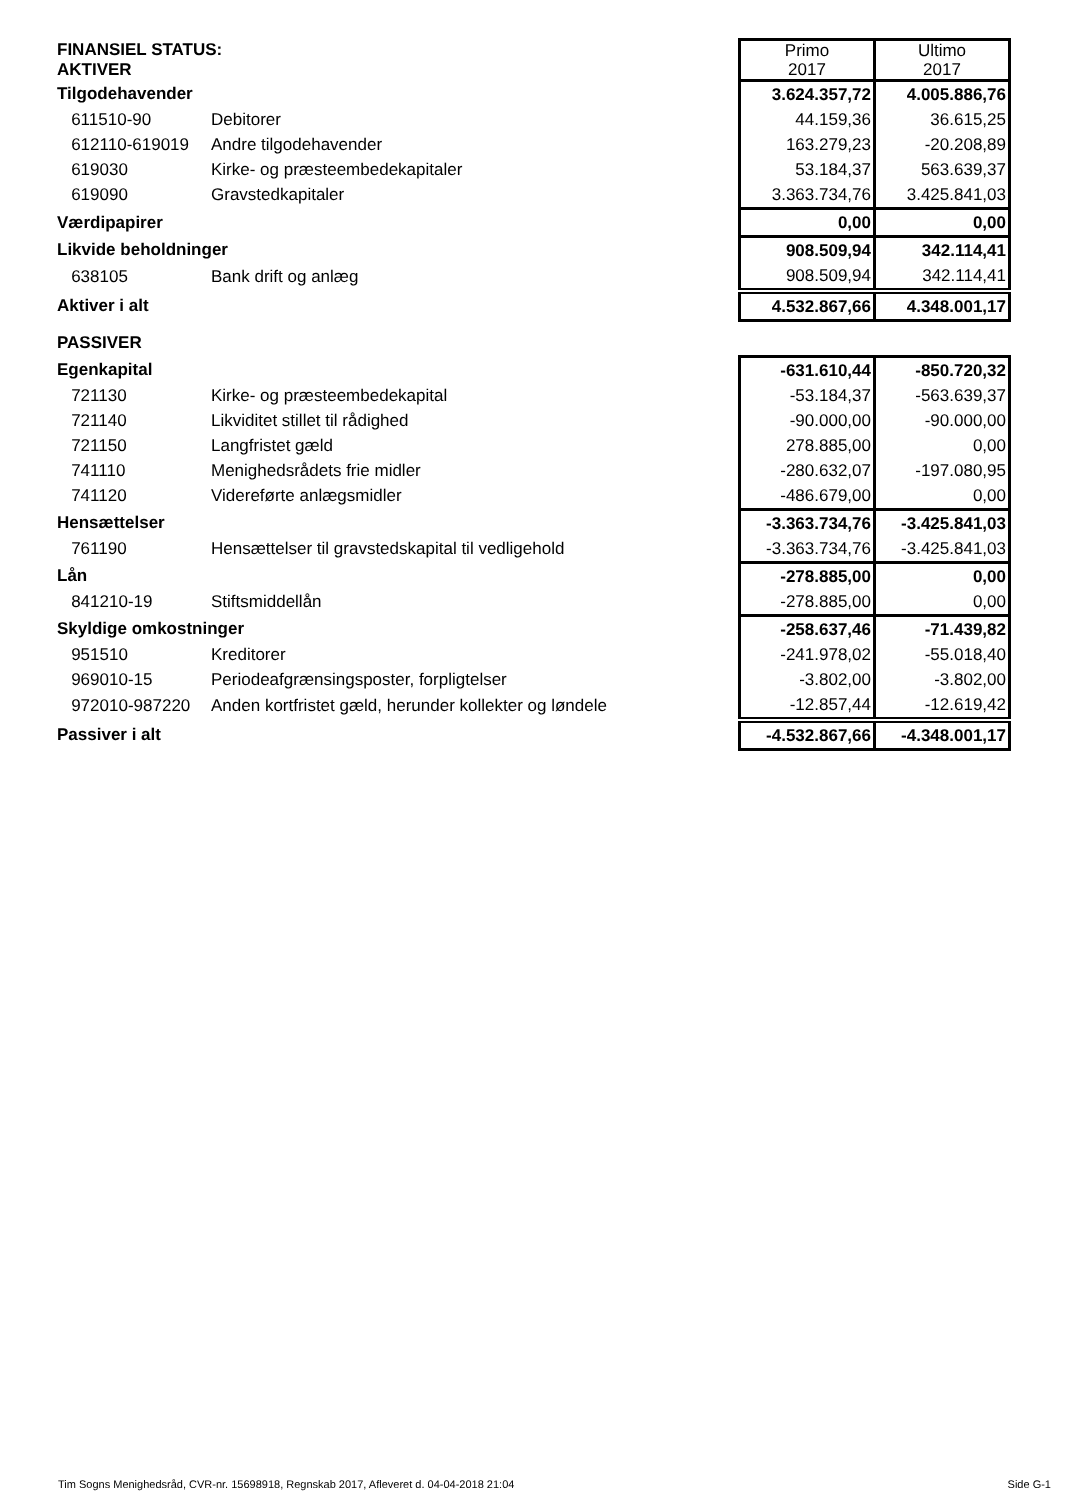| FINANSIEL STATUS: AKTIVER | | Primo 2017 | Ultimo 2017 |
| Tilgodehavender | | 3.624.357,72 | 4.005.886,76 |
| 611510-90 | Debitorer | 44.159,36 | 36.615,25 |
| 612110-619019 | Andre tilgodehavender | 163.279,23 | -20.208,89 |
| 619030 | Kirke- og præsteembedekapitaler | 53.184,37 | 563.639,37 |
| 619090 | Gravstedkapitaler | 3.363.734,76 | 3.425.841,03 |
| Værdipapirer | | 0,00 | 0,00 |
| Likvide beholdninger | | 908.509,94 | 342.114,41 |
| 638105 | Bank drift og anlæg | 908.509,94 | 342.114,41 |
| Aktiver i alt | | 4.532.867,66 | 4.348.001,17 |
| PASSIVER | | | |
| Egenkapital | | -631.610,44 | -850.720,32 |
| 721130 | Kirke- og præsteembedekapital | -53.184,37 | -563.639,37 |
| 721140 | Likviditet stillet til rådighed | -90.000,00 | -90.000,00 |
| 721150 | Langfristet gæld | 278.885,00 | 0,00 |
| 741110 | Menighedsrådets frie midler | -280.632,07 | -197.080,95 |
| 741120 | Videreførte anlægsmidler | -486.679,00 | 0,00 |
| Hensættelser | | -3.363.734,76 | -3.425.841,03 |
| 761190 | Hensættelser til gravstedskapital til vedligehold | -3.363.734,76 | -3.425.841,03 |
| Lån | | -278.885,00 | 0,00 |
| 841210-19 | Stiftsmiddellån | -278.885,00 | 0,00 |
| Skyldige omkostninger | | -258.637,46 | -71.439,82 |
| 951510 | Kreditorer | -241.978,02 | -55.018,40 |
| 969010-15 | Periodeafgrænsingsposter, forpligtelser | -3.802,00 | -3.802,00 |
| 972010-987220 | Anden kortfristet gæld, herunder kollekter og løndele | -12.857,44 | -12.619,42 |
| Passiver i alt | | -4.532.867,66 | -4.348.001,17 |
Tim Sogns Menighedsråd, CVR-nr. 15698918, Regnskab 2017, Afleveret d. 04-04-2018 21:04 Side G-1